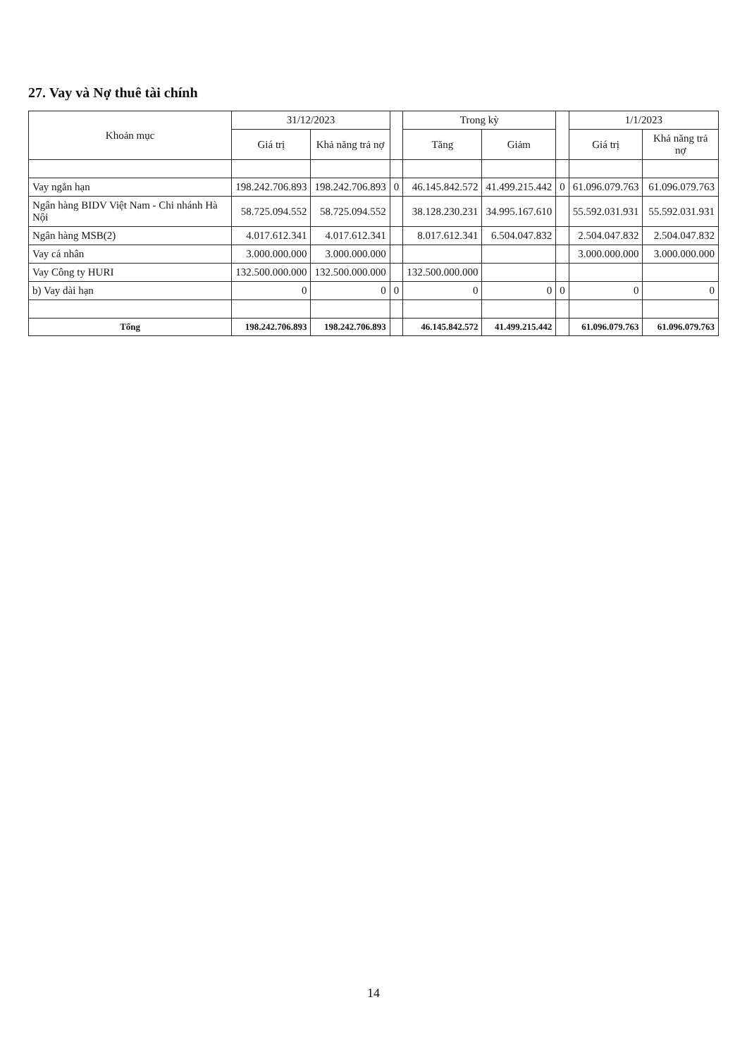27. Vay và Nợ thuê tài chính
| Khoản mục | 31/12/2023 | | | Trong kỳ | | | 1/1/2023 | |
| --- | --- | --- | --- | --- | --- | --- | --- | --- |
| | Giá trị | Khả năng trả nợ | | Tăng | Giảm | | Giá trị | Khả năng trả nợ |
| Vay ngắn hạn | 198.242.706.893 | 198.242.706.893 | 0 | 46.145.842.572 | 41.499.215.442 | 0 | 61.096.079.763 | 61.096.079.763 |
| Ngân hàng BIDV Việt Nam - Chi nhánh Hà Nội | 58.725.094.552 | 58.725.094.552 | | 38.128.230.231 | 34.995.167.610 | | 55.592.031.931 | 55.592.031.931 |
| Ngân hàng MSB(2) | 4.017.612.341 | 4.017.612.341 | | 8.017.612.341 | 6.504.047.832 | | 2.504.047.832 | 2.504.047.832 |
| Vay cá nhân | 3.000.000.000 | 3.000.000.000 | | | | | 3.000.000.000 | 3.000.000.000 |
| Vay Công ty HURI | 132.500.000.000 | 132.500.000.000 | | 132.500.000.000 | | | | |
| b) Vay dài hạn | 0 | 0 | 0 | 0 | 0 | 0 | 0 | 0 |
| Tổng | 198.242.706.893 | 198.242.706.893 | | 46.145.842.572 | 41.499.215.442 | | 61.096.079.763 | 61.096.079.763 |
14